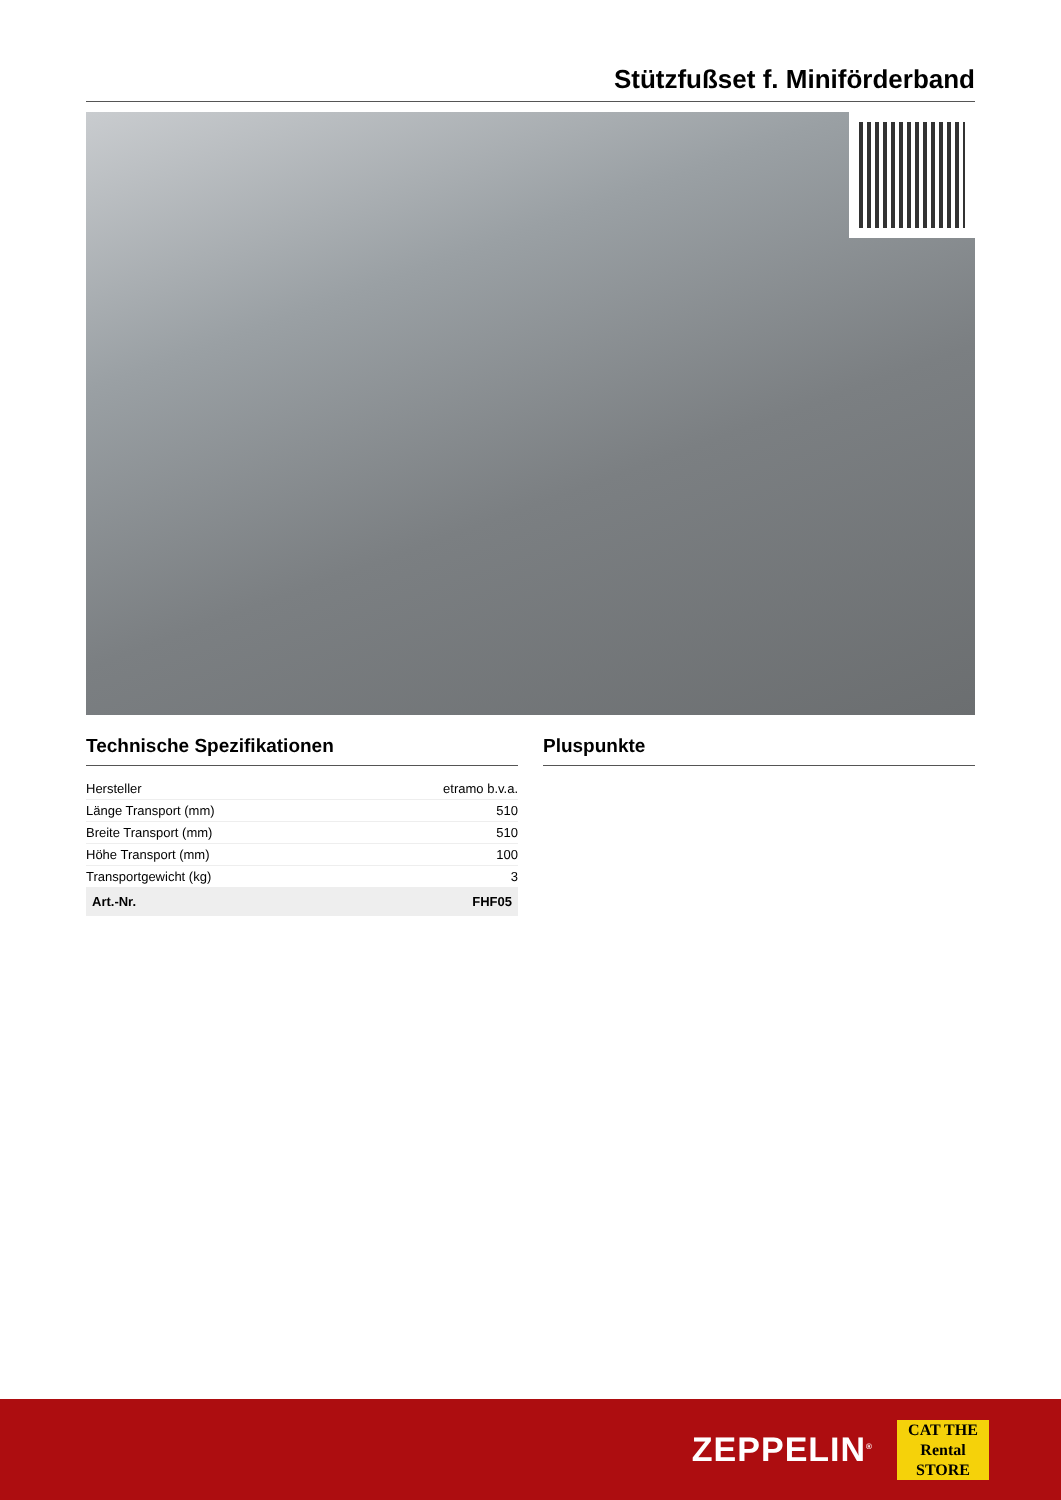Stützfußset f. Miniförderband
Technische Spezifikationen
| Hersteller | etramo b.v.a. |
| Länge Transport (mm) | 510 |
| Breite Transport (mm) | 510 |
| Höhe Transport (mm) | 100 |
| Transportgewicht (kg) | 3 |
| Art.-Nr. | FHF05 |
Pluspunkte
ZEPPELIN<sup>®</sup>
CAT THE
Rental
STORE